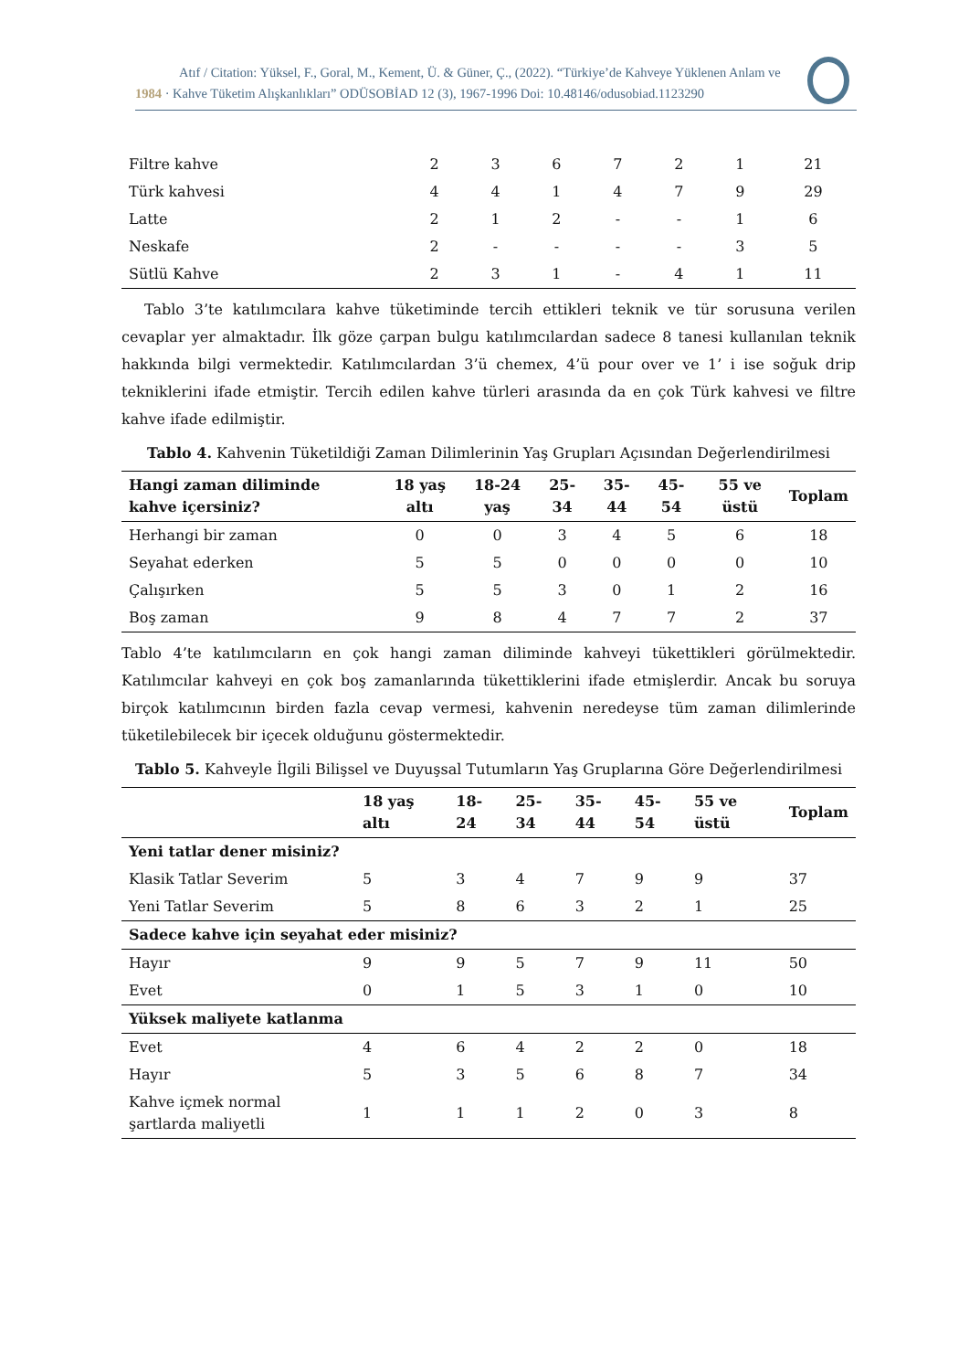Atıf / Citation: Yüksel, F., Goral, M., Kement, Ü. & Güner, Ç., (2022). “Türkiye’de Kahveye Yüklenen Anlam ve
1984 · Kahve Tüketim Alışkanlıkları” ODÜSOBİAD 12 (3), 1967-1996 Doi: 10.48146/odusobiad.1123290
| Filtre kahve | 2 | 3 | 6 | 7 | 2 | 1 | 21 |
| Türk kahvesi | 4 | 4 | 1 | 4 | 7 | 9 | 29 |
| Latte | 2 | 1 | 2 | - | - | 1 | 6 |
| Neskafe | 2 | - | - | - | - | 3 | 5 |
| Sütlü Kahve | 2 | 3 | 1 | - | 4 | 1 | 11 |
Tablo 3’te katılımcılara kahve tüketiminde tercih ettikleri teknik ve tür sorusuna verilen cevaplar yer almaktadır. İlk göze çarpan bulgu katılımcılardan sadece 8 tanesi kullanılan teknik hakkında bilgi vermektedir. Katılımcılardan 3’ü chemex, 4’ü pour over ve 1’ i ise soğuk drip tekniklerini ifade etmiştir. Tercih edilen kahve türleri arasında da en çok Türk kahvesi ve filtre kahve ifade edilmiştir.
Tablo 4. Kahvenin Tüketildiği Zaman Dilimlerinin Yaş Grupları Açısından Değerlendirilmesi
| Hangi zaman diliminde kahve içersiniz? | 18 yaş altı | 18-24 yaş | 25-34 | 35-44 | 45-54 | 55 ve üstü | Toplam |
| --- | --- | --- | --- | --- | --- | --- | --- |
| Herhangi bir zaman | 0 | 0 | 3 | 4 | 5 | 6 | 18 |
| Seyahat ederken | 5 | 5 | 0 | 0 | 0 | 0 | 10 |
| Çalışırken | 5 | 5 | 3 | 0 | 1 | 2 | 16 |
| Boş zaman | 9 | 8 | 4 | 7 | 7 | 2 | 37 |
Tablo 4’te katılımcıların en çok hangi zaman diliminde kahveyi tükettikleri görülmektedir. Katılımcılar kahveyi en çok boş zamanlarında tükettiklerini ifade etmişlerdir. Ancak bu soruya birçok katılımcının birden fazla cevap vermesi, kahvenin neredeyse tüm zaman dilimlerinde tüketilebilecek bir içecek olduğunu göstermektedir.
Tablo 5. Kahveyle İlgili Bilişsel ve Duyuşsal Tutumların Yaş Gruplarına Göre Değerlendirilmesi
| | 18 yaş altı | 18-24 | 25-34 | 35-44 | 45-54 | 55 ve üstü | Toplam |
| --- | --- | --- | --- | --- | --- | --- | --- |
| Yeni tatlar dener misiniz? | | | | | | | |
| Klasik Tatlar Severim | 5 | 3 | 4 | 7 | 9 | 9 | 37 |
| Yeni Tatlar Severim | 5 | 8 | 6 | 3 | 2 | 1 | 25 |
| Sadece kahve için seyahat eder misiniz? | | | | | | | |
| Hayır | 9 | 9 | 5 | 7 | 9 | 11 | 50 |
| Evet | 0 | 1 | 5 | 3 | 1 | 0 | 10 |
| Yüksek maliyete katlanma | | | | | | | |
| Evet | 4 | 6 | 4 | 2 | 2 | 0 | 18 |
| Hayır | 5 | 3 | 5 | 6 | 8 | 7 | 34 |
| Kahve içmek normal şartlarda maliyetli | 1 | 1 | 1 | 2 | 0 | 3 | 8 |